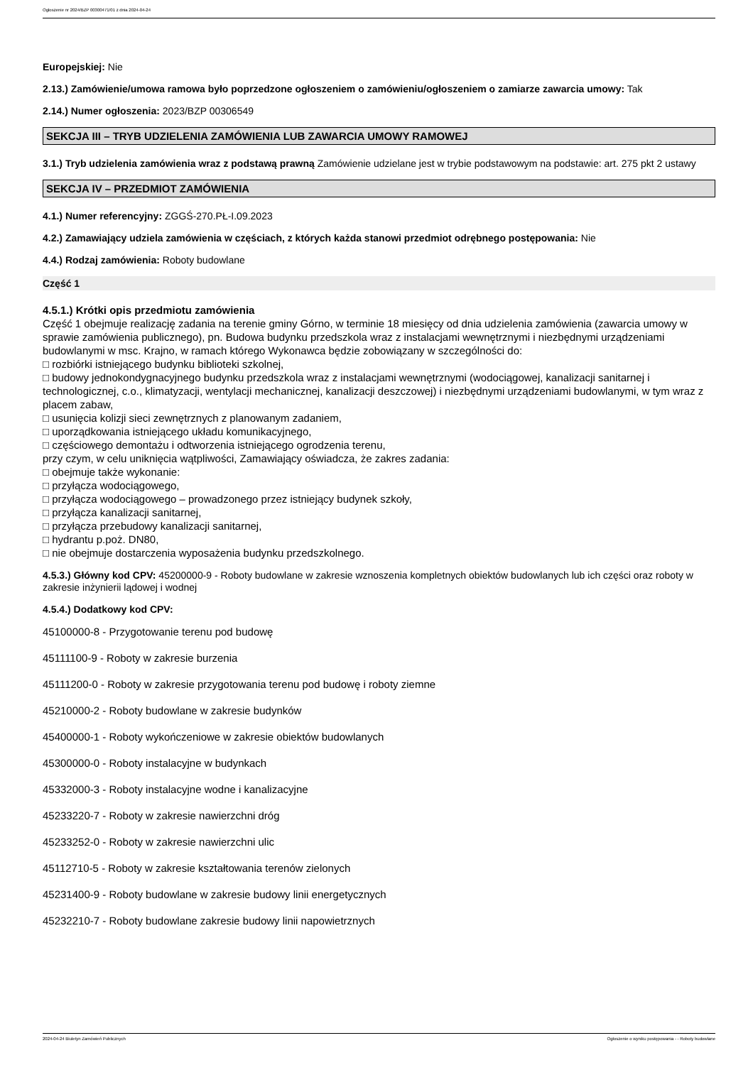Ogłoszenie nr 2024/BZP 00300471/01 z dnia 2024-04-24
Europejskiej: Nie
2.13.) Zamówienie/umowa ramowa było poprzedzone ogłoszeniem o zamówieniu/ogłoszeniem o zamiarze zawarcia umowy: Tak
2.14.) Numer ogłoszenia: 2023/BZP 00306549
SEKCJA III – TRYB UDZIELENIA ZAMÓWIENIA LUB ZAWARCIA UMOWY RAMOWEJ
3.1.) Tryb udzielenia zamówienia wraz z podstawą prawną Zamówienie udzielane jest w trybie podstawowym na podstawie: art. 275 pkt 2 ustawy
SEKCJA IV – PRZEDMIOT ZAMÓWIENIA
4.1.) Numer referencyjny: ZGGŚ-270.PŁ-I.09.2023
4.2.) Zamawiający udziela zamówienia w częściach, z których każda stanowi przedmiot odrębnego postępowania: Nie
4.4.) Rodzaj zamówienia: Roboty budowlane
Część 1
4.5.1.) Krótki opis przedmiotu zamówienia
Część 1 obejmuje realizację zadania na terenie gminy Górno, w terminie 18 miesięcy od dnia udzielenia zamówienia (zawarcia umowy w sprawie zamówienia publicznego), pn. Budowa budynku przedszkola wraz z instalacjami wewnętrznymi i niezbędnymi urządzeniami budowlanymi w msc. Krajno, w ramach którego Wykonawca będzie zobowiązany w szczególności do:
□ rozbiórki istniejącego budynku biblioteki szkolnej,
□ budowy jednokondygnacyjnego budynku przedszkola wraz z instalacjami wewnętrznymi (wodociągowej, kanalizacji sanitarnej i technologicznej, c.o., klimatyzacji, wentylacji mechanicznej, kanalizacji deszczowej) i niezbędnymi urządzeniami budowlanymi, w tym wraz z placem zabaw,
□ usunięcia kolizji sieci zewnętrznych z planowanym zadaniem,
□ uporządkowania istniejącego układu komunikacyjnego,
□ częściowego demontażu i odtworzenia istniejącego ogrodzenia terenu,
przy czym, w celu uniknięcia wątpliwości, Zamawiający oświadcza, że zakres zadania:
□ obejmuje także wykonanie:
□ przyłącza wodociągowego,
□ przyłącza wodociągowego – prowadzonego przez istniejący budynek szkoły,
□ przyłącza kanalizacji sanitarnej,
□ przyłącza przebudowy kanalizacji sanitarnej,
□ hydrantu p.poż. DN80,
□ nie obejmuje dostarczenia wyposażenia budynku przedszkolnego.
4.5.3.) Główny kod CPV: 45200000-9 - Roboty budowlane w zakresie wznoszenia kompletnych obiektów budowlanych lub ich części oraz roboty w zakresie inżynierii lądowej i wodnej
4.5.4.) Dodatkowy kod CPV:
45100000-8 - Przygotowanie terenu pod budowę
45111100-9 - Roboty w zakresie burzenia
45111200-0 - Roboty w zakresie przygotowania terenu pod budowę i roboty ziemne
45210000-2 - Roboty budowlane w zakresie budynków
45400000-1 - Roboty wykończeniowe w zakresie obiektów budowlanych
45300000-0 - Roboty instalacyjne w budynkach
45332000-3 - Roboty instalacyjne wodne i kanalizacyjne
45233220-7 - Roboty w zakresie nawierzchni dróg
45233252-0 - Roboty w zakresie nawierzchni ulic
45112710-5 - Roboty w zakresie kształtowania terenów zielonych
45231400-9 - Roboty budowlane w zakresie budowy linii energetycznych
45232210-7 - Roboty budowlane zakresie budowy linii napowietrznych
2024-04-24 Biuletyn Zamówień Publicznych Ogłoszenie o wyniku postępowania - - Roboty budowlane